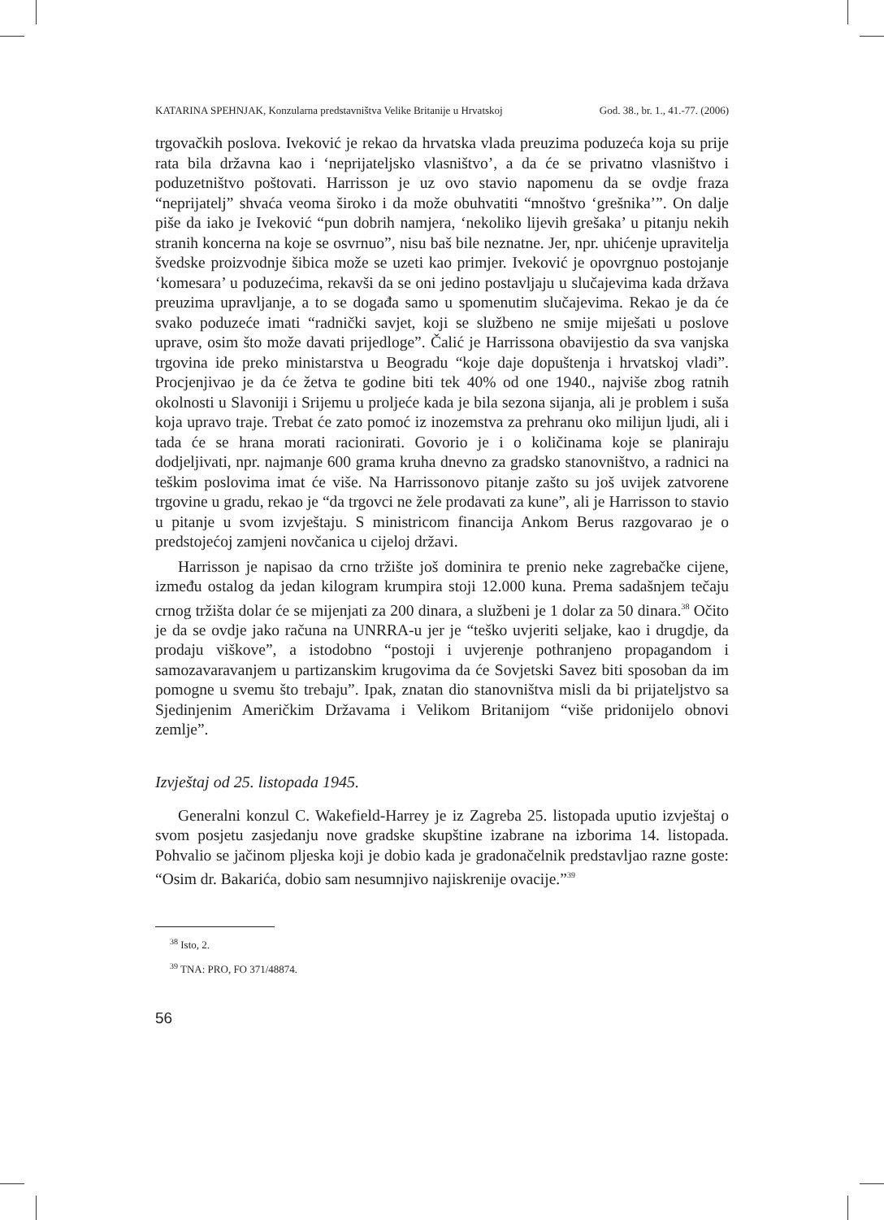KATARINA SPEHNJAK, Konzularna predstavništva Velike Britanije u Hrvatskoj God. 38., br. 1., 41.-77. (2006)
trgovačkih poslova. Iveković je rekao da hrvatska vlada preuzima poduzeća koja su prije rata bila državna kao i ‘neprijateljsko vlasništvo’, a da će se privatno vlasništvo i poduzetništvo poštovati. Harrisson je uz ovo stavio napomenu da se ovdje fraza “neprijatelj” shvaća veoma široko i da može obuhvatiti “mnoštvo ‘grešnika’”. On dalje piše da iako je Iveković “pun dobrih namjera, ‘nekoliko lijevih grešaka’ u pitanju nekih stranih koncerna na koje se osvrnuo”, nisu baš bile neznatne. Jer, npr. uhićenje upravitelja švedske proizvodnje šibica može se uzeti kao primjer. Iveković je opovrgnuo postojanje ‘komesara’ u poduzećima, rekavši da se oni jedino postavljaju u slučajevima kada država preuzima upravljanje, a to se događa samo u spomenutim slučajevima. Rekao je da će svako poduzeće imati “radnički savjet, koji se službeno ne smije miješati u poslove uprave, osim što može davati prijedloge”. Čalić je Harrissona obavijestio da sva vanjska trgovina ide preko ministarstva u Beogradu “koje daje dopuštenja i hrvatskoj vladi”. Procjenjivao je da će žetva te godine biti tek 40% od one 1940., najviše zbog ratnih okolnosti u Slavoniji i Srijemu u proljeće kada je bila sezona sijanja, ali je problem i suša koja upravo traje. Trebat će zato pomoć iz inozemstva za prehranu oko milijun ljudi, ali i tada će se hrana morati racionirati. Govorio je i o količinama koje se planiraju dodjeljivati, npr. najmanje 600 grama kruha dnevno za gradsko stanovništvo, a radnici na teškim poslovima imat će više. Na Harrissonovo pitanje zašto su još uvijek zatvorene trgovine u gradu, rekao je “da trgovci ne žele prodavati za kune”, ali je Harrisson to stavio u pitanje u svom izvještaju. S ministricom financija Ankom Berus razgovarao je o predstojećoj zamjeni novčanica u cijeloj državi.
Harrisson je napisao da crno tržište još dominira te prenio neke zagrebačke cijene, između ostalog da jedan kilogram krumpira stoji 12.000 kuna. Prema sadašnjem tečaju crnog tržišta dolar će se mijenjati za 200 dinara, a službeni je 1 dolar za 50 dinara.<sup>38</sup> Očito je da se ovdje jako računa na UNRRA-u jer je “teško uvjeriti seljake, kao i drugdje, da prodaju viškove”, a istodobno “postoji i uvjerenje pothranjeno propagandom i samozavaravanjem u partizanskim krugovima da će Sovjetski Savez biti sposoban da im pomogne u svemu što trebaju”. Ipak, znatan dio stanovništva misli da bi prijateljstvo sa Sjedinjenim Američkim Državama i Velikom Britanijom “više pridonijelo obnovi zemlje”.
Izvještaj od 25. listopada 1945.
Generalni konzul C. Wakefield-Harrey je iz Zagreba 25. listopada uputio izvještaj o svom posjetu zasjedanju nove gradske skupštine izabrane na izborima 14. listopada. Pohvalio se jačinom pljeska koji je dobio kada je gradonačelnik predstavljao razne goste: “Osim dr. Bakarića, dobio sam nesumnjivo najiskrenije ovacije.”<sup>39</sup>
<sup>38</sup> Isto, 2.
<sup>39</sup> TNA: PRO, FO 371/48874.
56